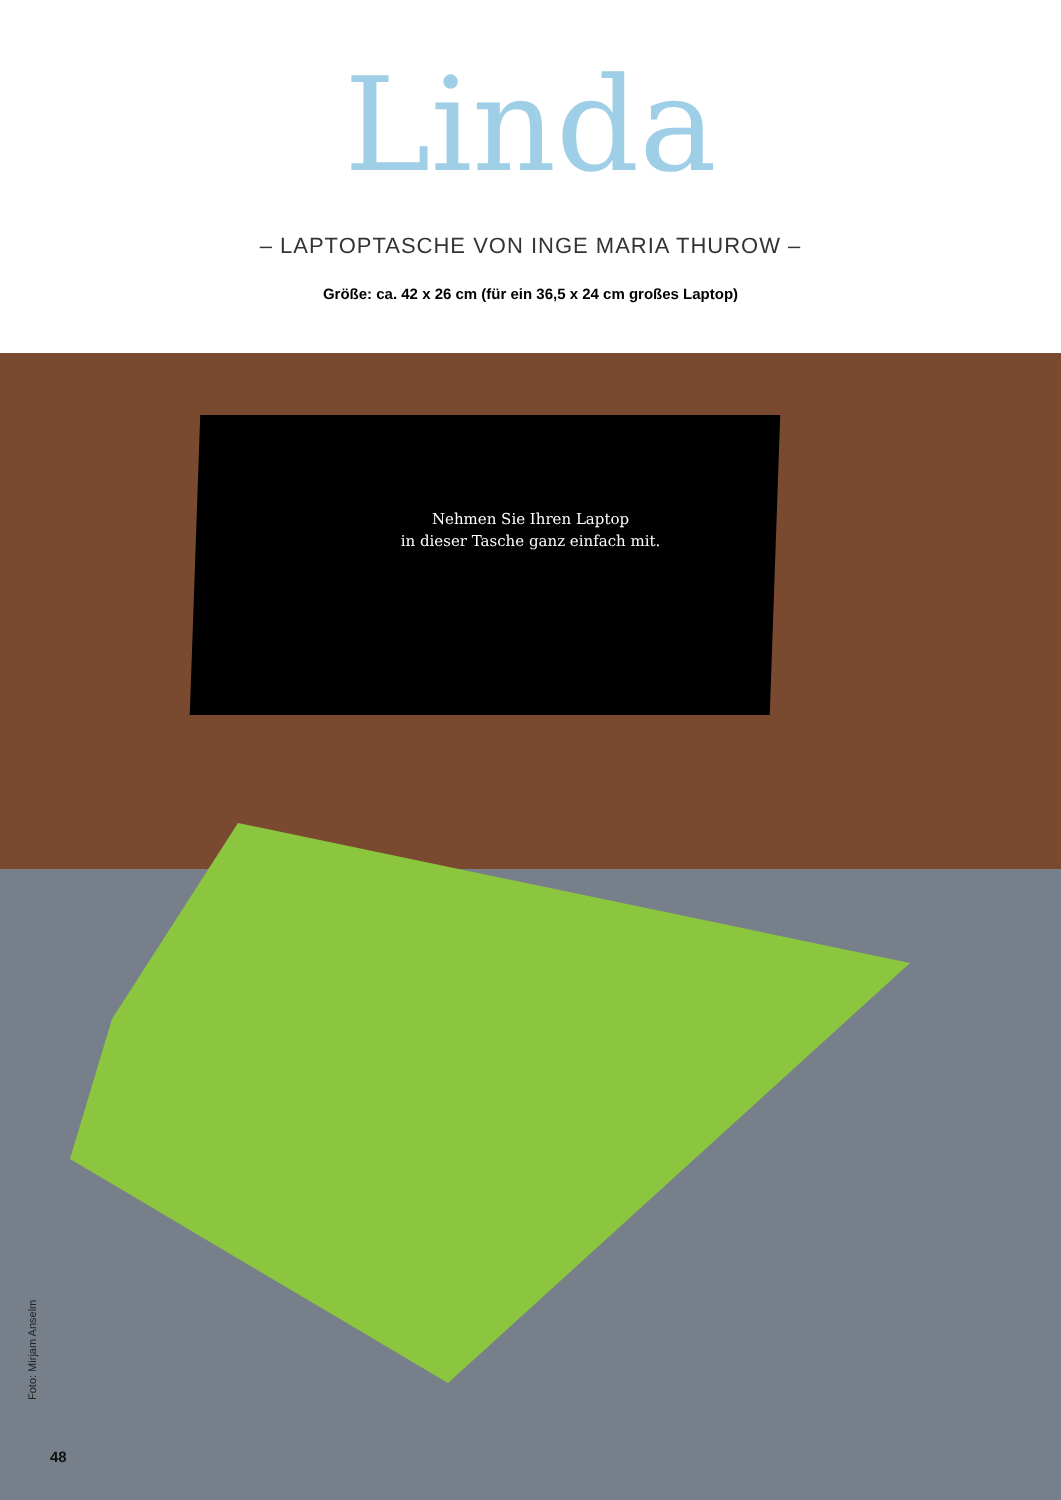Linda
– LAPTOPTASCHE VON INGE MARIA THUROW –
Größe: ca. 42 x 26 cm (für ein 36,5 x 24 cm großes Laptop)
Nehmen Sie Ihren Laptop
in dieser Tasche ganz einfach mit.
Foto: Mirjam Anselm
48